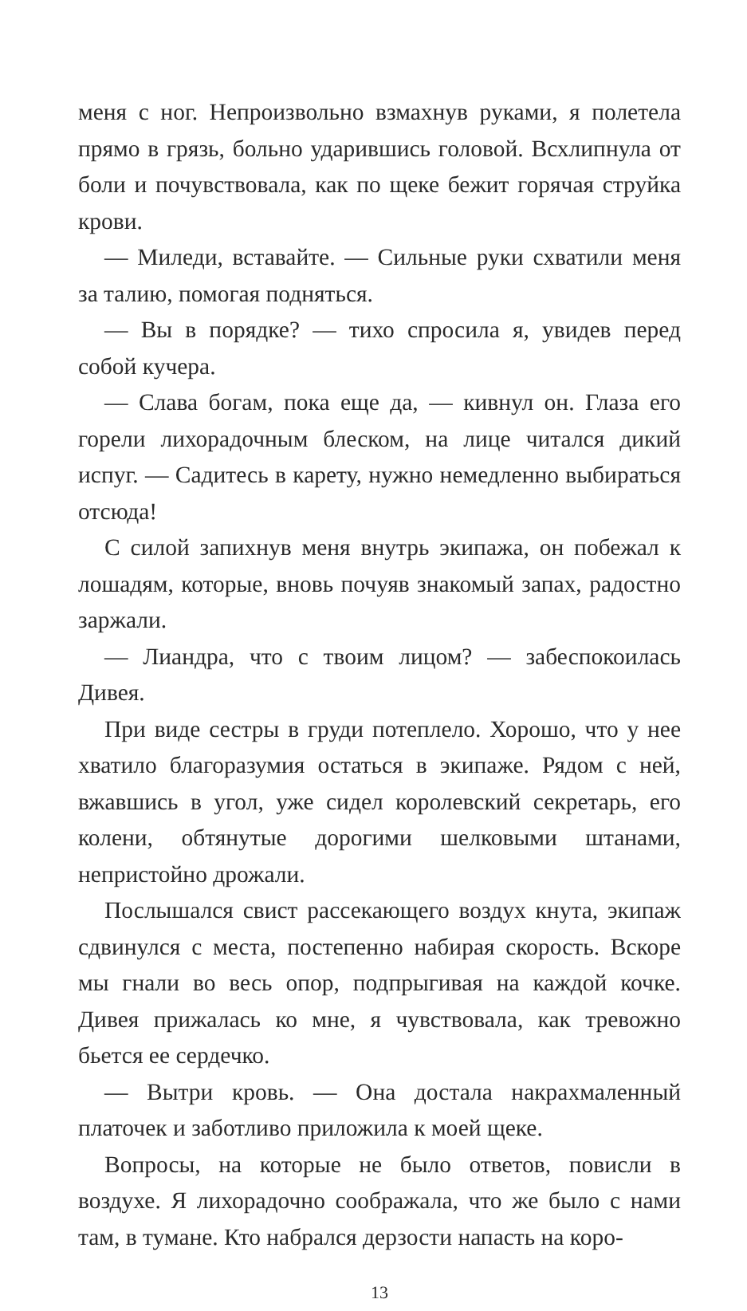меня с ног. Непроизвольно взмахнув руками, я полетела прямо в грязь, больно ударившись головой. Всхлипнула от боли и почувствовала, как по щеке бежит горячая струйка крови.
— Миледи, вставайте. — Сильные руки схватили меня за талию, помогая подняться.
— Вы в порядке? — тихо спросила я, увидев перед собой кучера.
— Слава богам, пока еще да, — кивнул он. Глаза его горели лихорадочным блеском, на лице читался дикий испуг. — Садитесь в карету, нужно немедленно выбираться отсюда!
С силой запихнув меня внутрь экипажа, он побежал к лошадям, которые, вновь почуяв знакомый запах, радостно заржали.
— Лиандра, что с твоим лицом? — забеспокоилась Дивея.
При виде сестры в груди потеплело. Хорошо, что у нее хватило благоразумия остаться в экипаже. Рядом с ней, вжавшись в угол, уже сидел королевский секретарь, его колени, обтянутые дорогими шелковыми штанами, непристойно дрожали.
Послышался свист рассекающего воздух кнута, экипаж сдвинулся с места, постепенно набирая скорость. Вскоре мы гнали во весь опор, подпрыгивая на каждой кочке. Дивея прижалась ко мне, я чувствовала, как тревожно бьется ее сердечко.
— Вытри кровь. — Она достала накрахмаленный платочек и заботливо приложила к моей щеке.
Вопросы, на которые не было ответов, повисли в воздухе. Я лихорадочно соображала, что же было с нами там, в тумане. Кто набрался дерзости напасть на коро-
13